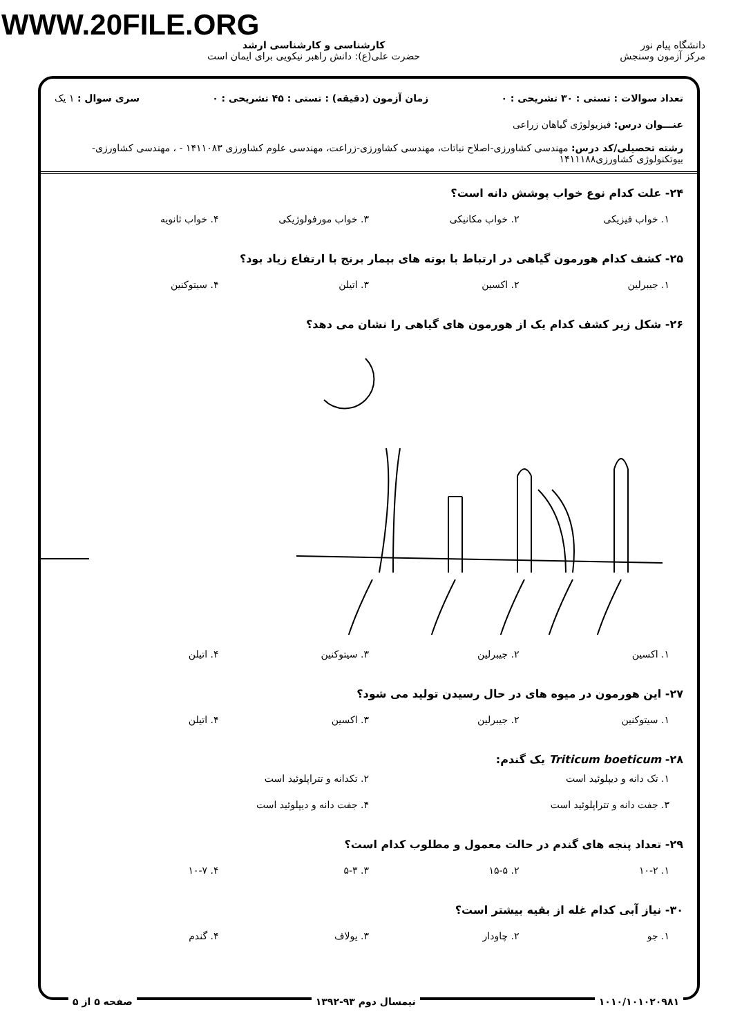WWW.20FILE.ORG
دانشگاه پیام نور
مرکز آزمون وسنجش
کارشناسی و کارشناسی ارشد
حضرت علی(ع): دانش راهبر نیکویی برای ایمان است
تعداد سوالات : تستی : ۳۰ تشریحی : ۰ زمان آزمون (دقیقه) : تستی : ۴۵ تشریحی : ۰ سری سوال : ۱ یک
عنـــوان درس: فیزیولوژی گیاهان زراعی
رشته تحصیلی/کد درس: مهندسی کشاورزی-اصلاح نباتات، مهندسی کشاورزی-زراعت، مهندسی علوم کشاورزی ۱۴۱۱۰۸۳ - ، مهندسی کشاورزی-بیوتکنولوژی کشاورزی۱۴۱۱۱۸۸
۲۴- علت کدام نوع خواب پوشش دانه است؟
۱. خواب فیزیکی ۲. خواب مکانیکی ۳. خواب مورفولوژیکی ۴. خواب ثانویه
۲۵- کشف کدام هورمون گیاهی در ارتباط با بوته های بیمار برنج با ارتفاع زیاد بود؟
۱. جیبرلین ۲. اکسین ۳. اتیلن ۴. سیتوکنین
۲۶- شکل زیر کشف کدام یک از هورمون های گیاهی را نشان می دهد؟
۱. اکسین ۲. جیبرلین ۳. سیتوکنین ۴. اتیلن
۲۷- این هورمون در میوه های در حال رسیدن تولید می شود؟
۱. سیتوکنین ۲. جیبرلین ۳. اکسین ۴. اتیلن
۲۸- Triticum boeticum یک گندم:
۱. تک دانه و دیپلوئید است ۲. تکدانه و تتراپلوئید است ۳. جفت دانه و تتراپلوئید است ۴. جفت دانه و دیپلوئید است
۲۹- تعداد پنجه های گندم در حالت معمول و مطلوب کدام است؟
۱. ۱۰-۲ ۲. ۱۵-۵ ۳. ۵-۳ ۴. ۱۰-۷
۳۰- نیاز آبی کدام غله از بقیه بیشتر است؟
۱. جو ۲. چاودار ۳. یولاف ۴. گندم
۱۰۱۰/۱۰۱۰۲۰۹۸۱ نیمسال دوم ۹۳-۱۳۹۲ صفحه ۵ از ۵